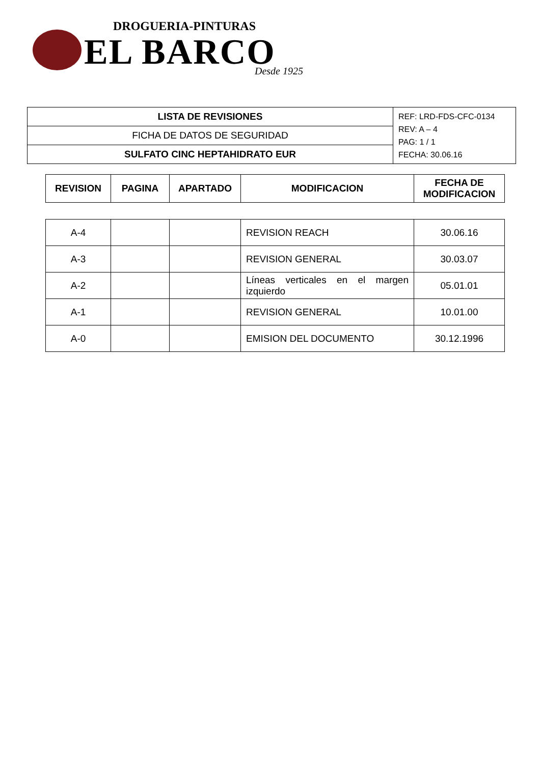DROGUERIA-PINTURAS
EL BARCO Desde 1925
| LISTA DE REVISIONES | REF: LRD-FDS-CFC-0134 REV: A – 4 PAG: 1 / 1 FECHA: 30.06.16 |
| FICHA DE DATOS DE SEGURIDAD | |
| SULFATO CINC HEPTAHIDRATO EUR | |
| REVISION | PAGINA | APARTADO | MODIFICACION | FECHA DE MODIFICACION |
| --- | --- | --- | --- | --- |
| A-4 | | | REVISION REACH | 30.06.16 |
| A-3 | | | REVISION GENERAL | 30.03.07 |
| A-2 | | | Líneas verticales en el margen izquierdo | 05.01.01 |
| A-1 | | | REVISION GENERAL | 10.01.00 |
| A-0 | | | EMISION DEL DOCUMENTO | 30.12.1996 |